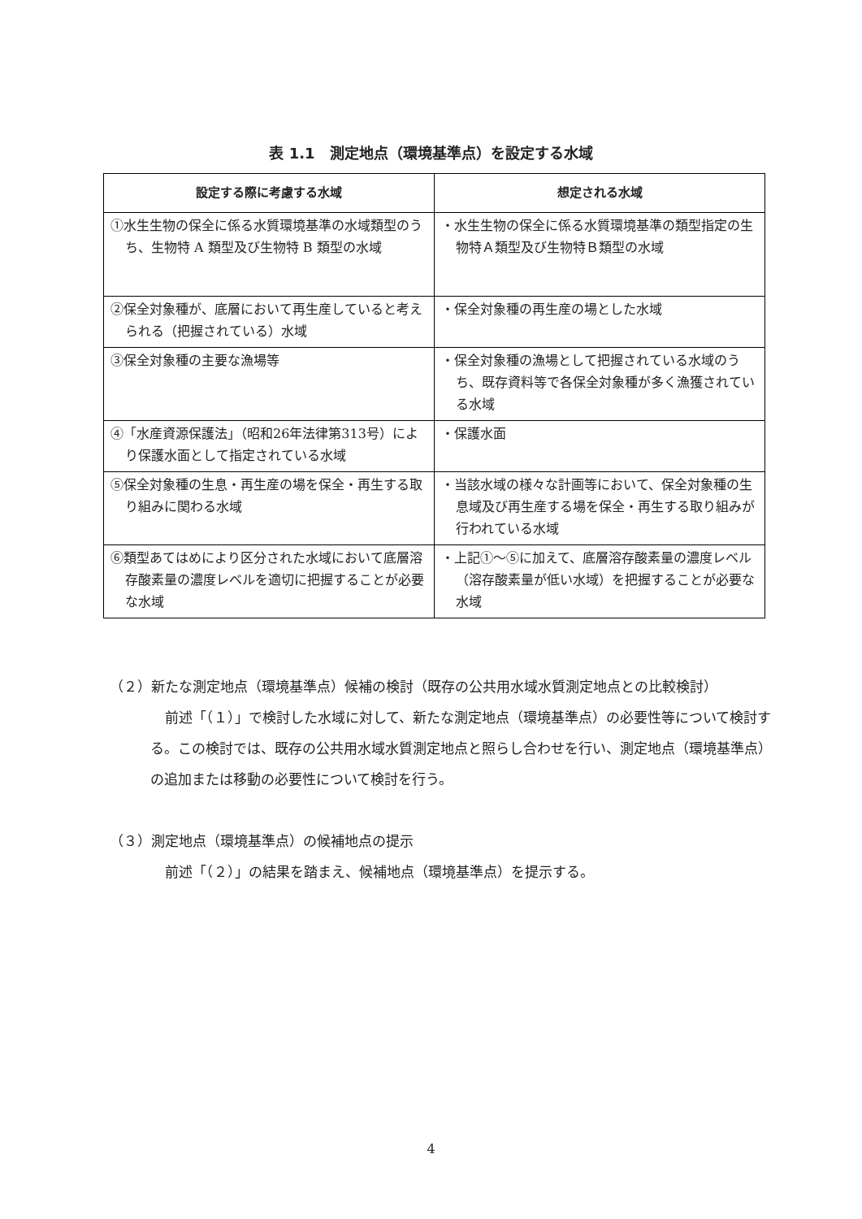表 1.1　測定地点（環境基準点）を設定する水域
| 設定する際に考慮する水域 | 想定される水域 |
| --- | --- |
| ①水生生物の保全に係る水質環境基準の水域類型のうち、生物特 A 類型及び生物特 B 類型の水域 | ・水生生物の保全に係る水質環境基準の類型指定の生物特Ａ類型及び生物特Ｂ類型の水域 |
| ②保全対象種が、底層において再生産していると考えられる（把握されている）水域 | ・保全対象種の再生産の場とした水域 |
| ③保全対象種の主要な漁場等 | ・保全対象種の漁場として把握されている水域のうち、既存資料等で各保全対象種が多く漁獲されている水域 |
| ④「水産資源保護法」（昭和26年法律第313号）により保護水面として指定されている水域 | ・保護水面 |
| ⑤保全対象種の生息・再生産の場を保全・再生する取り組みに関わる水域 | ・当該水域の様々な計画等において、保全対象種の生息域及び再生産する場を保全・再生する取り組みが行われている水域 |
| ⑥類型あてはめにより区分された水域において底層溶存酸素量の濃度レベルを適切に把握することが必要な水域 | ・上記①～⑤に加えて、底層溶存酸素量の濃度レベル（溶存酸素量が低い水域）を把握することが必要な水域 |
（２）新たな測定地点（環境基準点）候補の検討（既存の公共用水域水質測定地点との比較検討）
前述「（１）」で検討した水域に対して、新たな測定地点（環境基準点）の必要性等について検討する。この検討では、既存の公共用水域水質測定地点と照らし合わせを行い、測定地点（環境基準点）の追加または移動の必要性について検討を行う。
（３）測定地点（環境基準点）の候補地点の提示
前述「（２）」の結果を踏まえ、候補地点（環境基準点）を提示する。
4